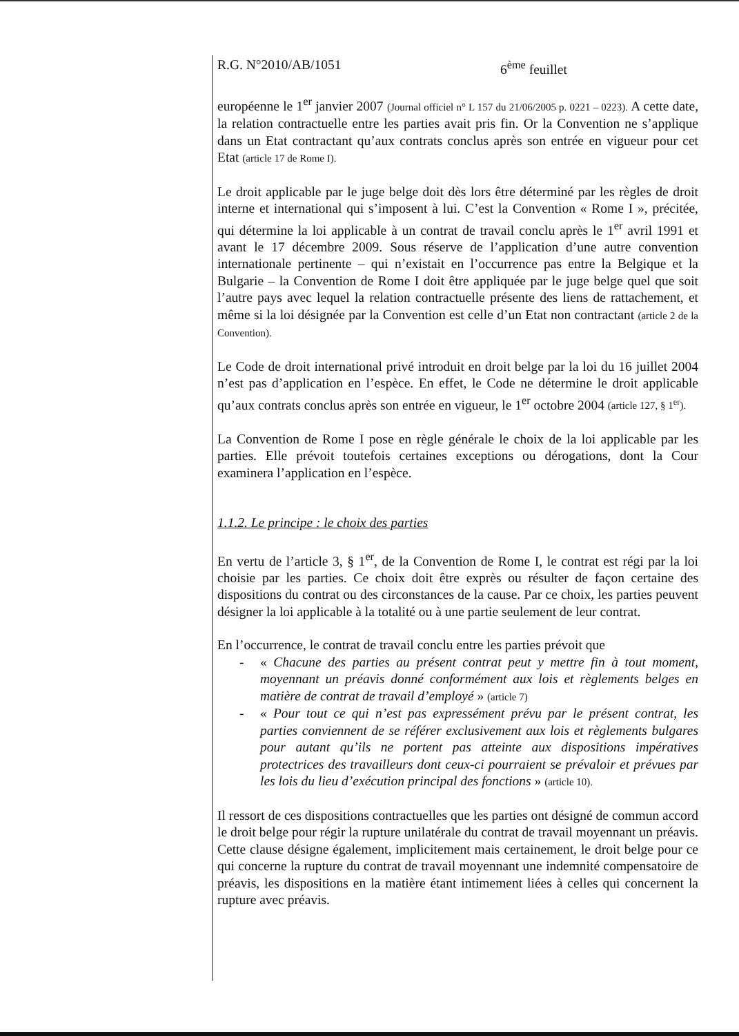R.G. N°2010/AB/1051 6<sup>ème</sup> feuillet
européenne le 1<sup>er</sup> janvier 2007 (Journal officiel n° L 157 du 21/06/2005 p. 0221 – 0223). A cette date, la relation contractuelle entre les parties avait pris fin. Or la Convention ne s’applique dans un Etat contractant qu’aux contrats conclus après son entrée en vigueur pour cet Etat (article 17 de Rome I).
Le droit applicable par le juge belge doit dès lors être déterminé par les règles de droit interne et international qui s’imposent à lui. C’est la Convention « Rome I », précitée, qui détermine la loi applicable à un contrat de travail conclu après le 1<sup>er</sup> avril 1991 et avant le 17 décembre 2009. Sous réserve de l’application d’une autre convention internationale pertinente – qui n’existait en l’occurrence pas entre la Belgique et la Bulgarie – la Convention de Rome I doit être appliquée par le juge belge quel que soit l’autre pays avec lequel la relation contractuelle présente des liens de rattachement, et même si la loi désignée par la Convention est celle d’un Etat non contractant (article 2 de la Convention).
Le Code de droit international privé introduit en droit belge par la loi du 16 juillet 2004 n’est pas d’application en l’espèce. En effet, le Code ne détermine le droit applicable qu’aux contrats conclus après son entrée en vigueur, le 1<sup>er</sup> octobre 2004 (article 127, § 1<sup>er</sup>).
La Convention de Rome I pose en règle générale le choix de la loi applicable par les parties. Elle prévoit toutefois certaines exceptions ou dérogations, dont la Cour examinera l’application en l’espèce.
1.1.2. Le principe : le choix des parties
En vertu de l’article 3, § 1<sup>er</sup>, de la Convention de Rome I, le contrat est régi par la loi choisie par les parties. Ce choix doit être exprès ou résulter de façon certaine des dispositions du contrat ou des circonstances de la cause. Par ce choix, les parties peuvent désigner la loi applicable à la totalité ou à une partie seulement de leur contrat.
En l’occurrence, le contrat de travail conclu entre les parties prévoit que
- « Chacune des parties au présent contrat peut y mettre fin à tout moment, moyennant un préavis donné conformément aux lois et règlements belges en matière de contrat de travail d’employé » (article 7)
- « Pour tout ce qui n’est pas expressément prévu par le présent contrat, les parties conviennent de se référer exclusivement aux lois et règlements bulgares pour autant qu’ils ne portent pas atteinte aux dispositions impératives protectrices des travailleurs dont ceux-ci pourraient se prévaloir et prévues par les lois du lieu d’exécution principal des fonctions » (article 10).
Il ressort de ces dispositions contractuelles que les parties ont désigné de commun accord le droit belge pour régir la rupture unilatérale du contrat de travail moyennant un préavis. Cette clause désigne également, implicitement mais certainement, le droit belge pour ce qui concerne la rupture du contrat de travail moyennant une indemnité compensatoire de préavis, les dispositions en la matière étant intimement liées à celles qui concernent la rupture avec préavis.